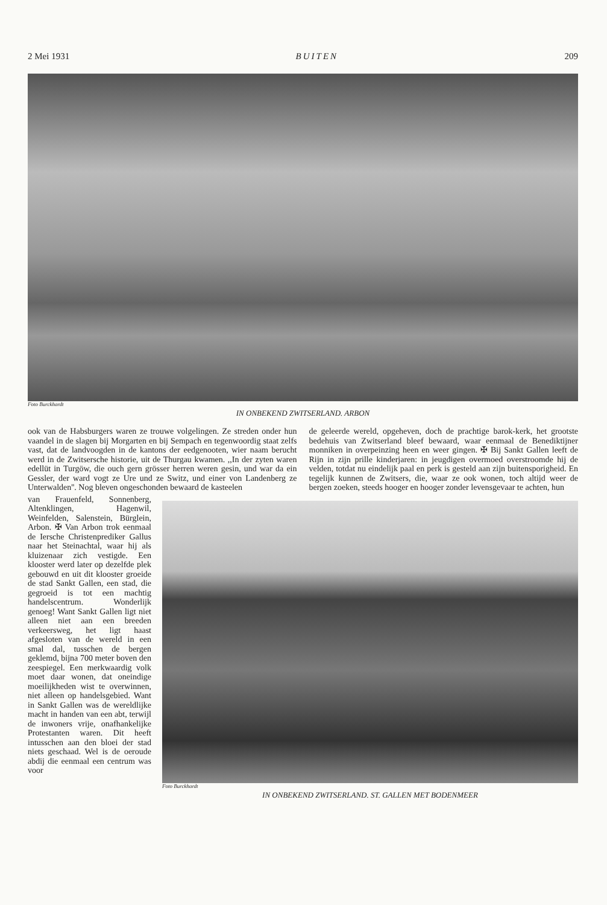2 Mei 1931 BUITEN 209
Foto Burckhardt
IN ONBEKEND ZWITSERLAND. ARBON
ook van de Habsburgers waren ze trouwe volgelingen. Ze streden onder hun vaandel in de slagen bij Morgarten en bij Sempach en tegenwoordig staat zelfs vast, dat de landvoogden in de kantons der eedgenooten, wier naam berucht werd in de Zwitsersche historie, uit de Thurgau kwamen. ,,In der zyten waren edellüt in Turgöw, die ouch gern grösser herren weren gesin, und war da ein Gessler, der ward vogt ze Ure und ze Switz, und einer von Landenberg ze Unterwalden''. Nog bleven ongeschonden bewaard de kasteelen
de geleerde wereld, opgeheven, doch de prachtige barok-kerk, het grootste bedehuis van Zwitserland bleef bewaard, waar eenmaal de Benediktijner monniken in overpeinzing heen en weer gingen. ✠ Bij Sankt Gallen leeft de Rijn in zijn prille kinderjaren: in jeugdigen overmoed overstroomde hij de velden, totdat nu eindelijk paal en perk is gesteld aan zijn buitensporigheid. En tegelijk kunnen de Zwitsers, die, waar ze ook wonen, toch altijd weer de bergen zoeken, steeds hooger en hooger zonder levensgevaar te achten, hun
van Frauenfeld, Sonnenberg, Altenklingen, Hagenwil, Weinfelden, Salenstein, Bürglein, Arbon. ✠ Van Arbon trok eenmaal de Iersche Christenprediker Gallus naar het Steinachtal, waar hij als kluizenaar zich vestigde. Een klooster werd later op dezelfde plek gebouwd en uit dit klooster groeide de stad Sankt Gallen, een stad, die gegroeid is tot een machtig handelscentrum. Wonderlijk genoeg! Want Sankt Gallen ligt niet alleen niet aan een breeden verkeersweg, het ligt haast afgesloten van de wereld in een smal dal, tusschen de bergen geklemd, bijna 700 meter boven den zeespiegel. Een merkwaardig volk moet daar wonen, dat oneindige moeilijkheden wist te overwinnen, niet alleen op handelsgebied. Want in Sankt Gallen was de wereldlijke macht in handen van een abt, terwijl de inwoners vrije, onafhankelijke Protestanten waren. Dit heeft intusschen aan den bloei der stad niets geschaad. Wel is de oeroude abdij die eenmaal een centrum was voor
Foto Burckhardt
IN ONBEKEND ZWITSERLAND. ST. GALLEN MET BODENMEER